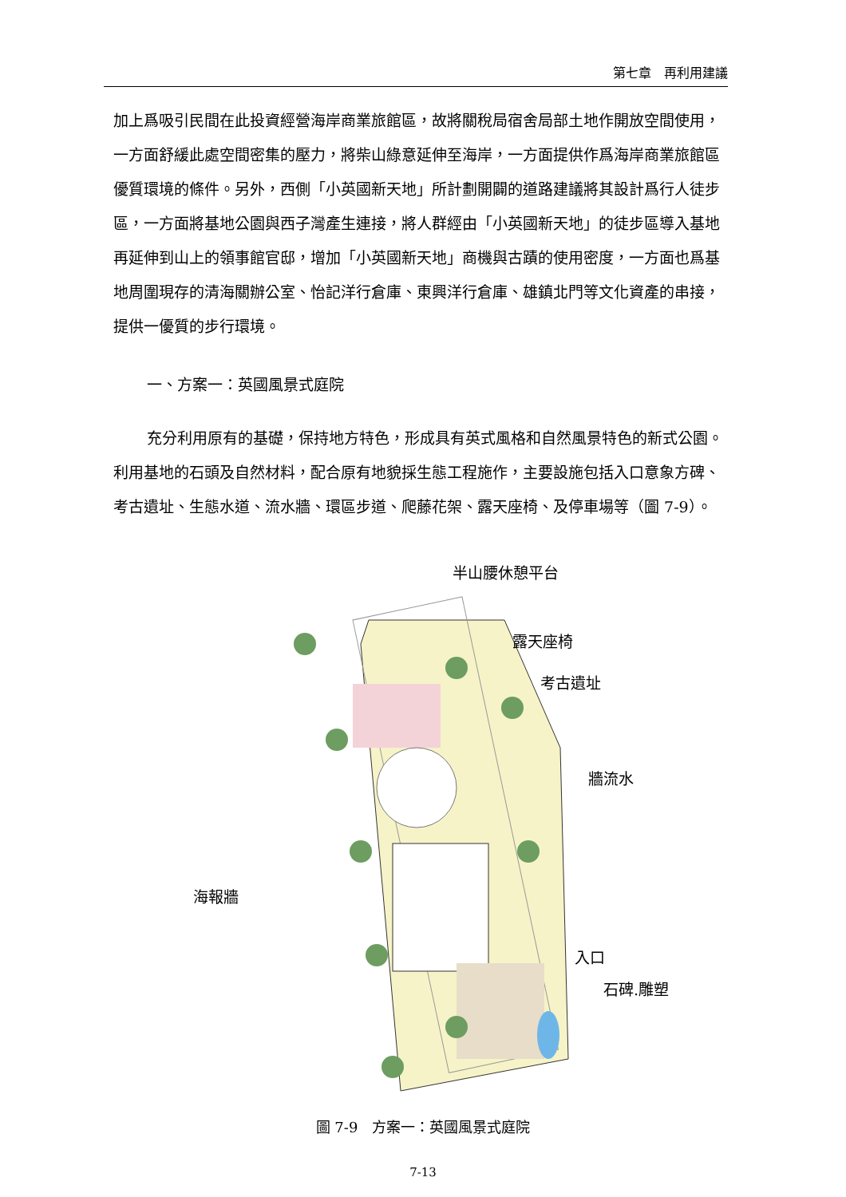第七章　再利用建議
加上爲吸引民間在此投資經營海岸商業旅館區，故將關稅局宿舍局部土地作開放空間使用，一方面舒緩此處空間密集的壓力，將柴山綠意延伸至海岸，一方面提供作爲海岸商業旅館區優質環境的條件。另外，西側「小英國新天地」所計劃開闢的道路建議將其設計爲行人徒步區，一方面將基地公園與西子灣產生連接，將人群經由「小英國新天地」的徒步區導入基地再延伸到山上的領事館官邸，增加「小英國新天地」商機與古蹟的使用密度，一方面也爲基地周圍現存的清海關辦公室、怡記洋行倉庫、東興洋行倉庫、雄鎮北門等文化資產的串接，提供一優質的步行環境。
一、方案一：英國風景式庭院
充分利用原有的基礎，保持地方特色，形成具有英式風格和自然風景特色的新式公園。利用基地的石頭及自然材料，配合原有地貌採生態工程施作，主要設施包括入口意象方碑、考古遺址、生態水道、流水牆、環區步道、爬藤花架、露天座椅、及停車場等（圖 7-9）。
半山腰休憩平台
露天座椅
考古遺址
牆流水
海報牆
入口
石碑.雕塑
圖 7-9　方案一：英國風景式庭院
7-13